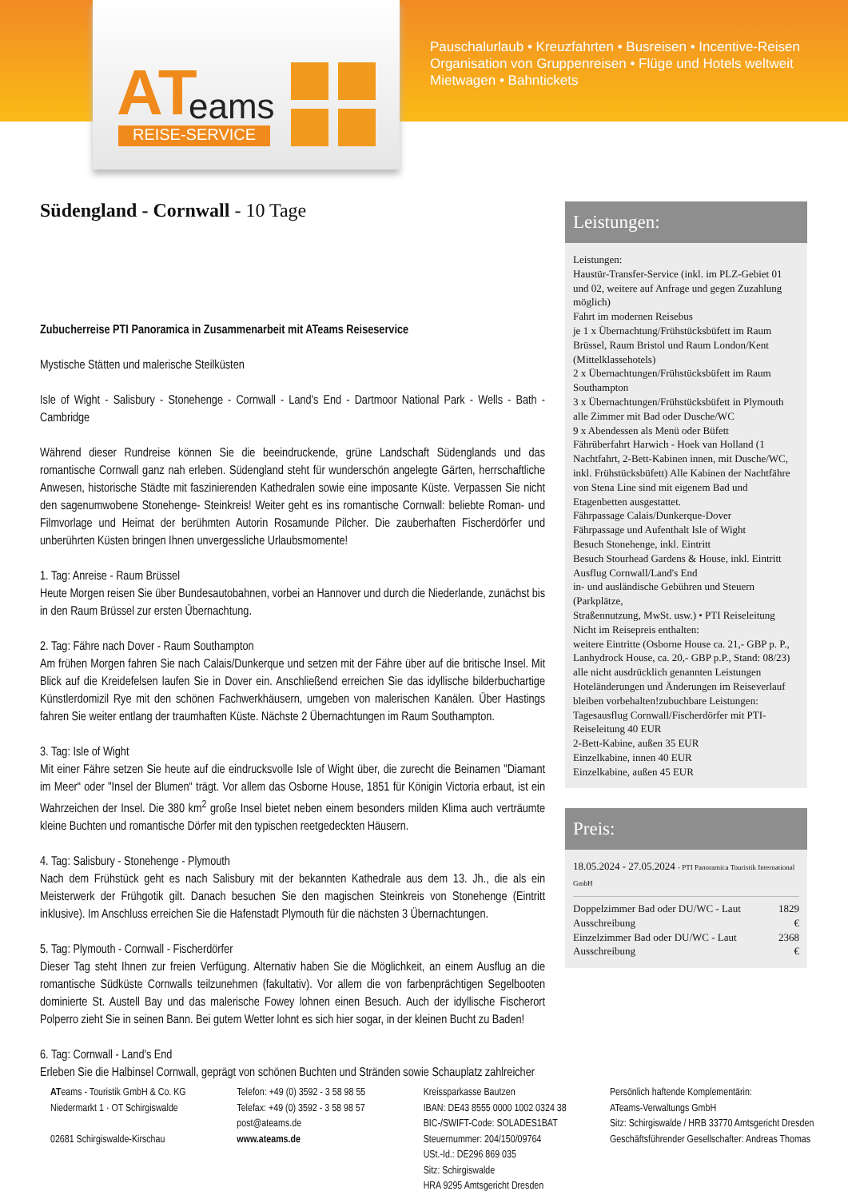AT eams
REISE-SERVICE
Pauschalurlaub • Kreuzfahrten • Busreisen • Incentive-Reisen
Organisation von Gruppenreisen • Flüge und Hotels weltweit
Mietwagen • Bahntickets
Südengland - Cornwall - 10 Tage
Zubucherreise PTI Panoramica in Zusammenarbeit mit ATeams Reiseservice
Mystische Stätten und malerische Steilküsten
Isle of Wight - Salisbury - Stonehenge - Cornwall - Land's End - Dartmoor National Park - Wells - Bath - Cambridge
Während dieser Rundreise können Sie die beeindruckende, grüne Landschaft Südenglands und das romantische Cornwall ganz nah erleben. Südengland steht für wunderschön angelegte Gärten, herrschaftliche Anwesen, historische Städte mit faszinierenden Kathedralen sowie eine imposante Küste. Verpassen Sie nicht den sagenumwobene Stonehenge- Steinkreis! Weiter geht es ins romantische Cornwall: beliebte Roman- und Filmvorlage und Heimat der berühmten Autorin Rosamunde Pilcher. Die zauberhaften Fischerdörfer und unberührten Küsten bringen Ihnen unvergessliche Urlaubsmomente!
1. Tag: Anreise - Raum Brüssel
Heute Morgen reisen Sie über Bundesautobahnen, vorbei an Hannover und durch die Niederlande, zunächst bis in den Raum Brüssel zur ersten Übernachtung.
2. Tag: Fähre nach Dover - Raum Southampton
Am frühen Morgen fahren Sie nach Calais/Dunkerque und setzen mit der Fähre über auf die britische Insel. Mit Blick auf die Kreidefelsen laufen Sie in Dover ein. Anschließend erreichen Sie das idyllische bilderbuchartige Künstlerdomizil Rye mit den schönen Fachwerkhäusern, umgeben von malerischen Kanälen. Über Hastings fahren Sie weiter entlang der traumhaften Küste. Nächste 2 Übernachtungen im Raum Southampton.
3. Tag: Isle of Wight
Mit einer Fähre setzen Sie heute auf die eindrucksvolle Isle of Wight über, die zurecht die Beinamen "Diamant im Meer“ oder "Insel der Blumen“ trägt. Vor allem das Osborne House, 1851 für Königin Victoria erbaut, ist ein Wahrzeichen der Insel. Die 380 km<sup>2</sup> große Insel bietet neben einem besonders milden Klima auch verträumte kleine Buchten und romantische Dörfer mit den typischen reetgedeckten Häusern.
4. Tag: Salisbury - Stonehenge - Plymouth
Nach dem Frühstück geht es nach Salisbury mit der bekannten Kathedrale aus dem 13. Jh., die als ein Meisterwerk der Frühgotik gilt. Danach besuchen Sie den magischen Steinkreis von Stonehenge (Eintritt inklusive). Im Anschluss erreichen Sie die Hafenstadt Plymouth für die nächsten 3 Übernachtungen.
5. Tag: Plymouth - Cornwall - Fischerdörfer
Dieser Tag steht Ihnen zur freien Verfügung. Alternativ haben Sie die Möglichkeit, an einem Ausflug an die romantische Südküste Cornwalls teilzunehmen (fakultativ). Vor allem die von farbenprächtigen Segelbooten dominierte St. Austell Bay und das malerische Fowey lohnen einen Besuch. Auch der idyllische Fischerort Polperro zieht Sie in seinen Bann. Bei gutem Wetter lohnt es sich hier sogar, in der kleinen Bucht zu Baden!
6. Tag: Cornwall - Land's End
Erleben Sie die Halbinsel Cornwall, geprägt von schönen Buchten und Stränden sowie Schauplatz zahlreicher
Leistungen:
Leistungen:
Haustür-Transfer-Service (inkl. im PLZ-Gebiet 01 und 02, weitere auf Anfrage und gegen Zuzahlung möglich)
Fahrt im modernen Reisebus
je 1 x Übernachtung/Frühstücksbüfett im Raum Brüssel, Raum Bristol und Raum London/Kent (Mittelklassehotels)
2 x Übernachtungen/Frühstücksbüfett im Raum Southampton
3 x Übernachtungen/Frühstücksbüfett in Plymouth
alle Zimmer mit Bad oder Dusche/WC
9 x Abendessen als Menü oder Büfett
Fährüberfahrt Harwich - Hoek van Holland (1 Nachtfahrt, 2-Bett-Kabinen innen, mit Dusche/WC, inkl. Frühstücksbüfett) Alle Kabinen der Nachtfähre von Stena Line sind mit eigenem Bad und Etagenbetten ausgestattet.
Fährpassage Calais/Dunkerque-Dover
Fährpassage und Aufenthalt Isle of Wight
Besuch Stonehenge, inkl. Eintritt
Besuch Stourhead Gardens & House, inkl. Eintritt
Ausflug Cornwall/Land's End
in- und ausländische Gebühren und Steuern (Parkplätze,
Straßennutzung, MwSt. usw.) • PTI Reiseleitung
Nicht im Reisepreis enthalten:
weitere Eintritte (Osborne House ca. 21,- GBP p. P., Lanhydrock House, ca. 20,- GBP p.P., Stand: 08/23)
alle nicht ausdrücklich genannten Leistungen
Hoteländerungen und Änderungen im Reiseverlauf bleiben vorbehalten!zubuchbare Leistungen:
Tagesausflug Cornwall/Fischerdörfer mit PTI-Reiseleitung 40 EUR
2-Bett-Kabine, außen 35 EUR
Einzelkabine, innen 40 EUR
Einzelkabine, außen 45 EUR
Preis:
18.05.2024 - 27.05.2024 - PTI Panoramica Touristik International GmbH
| Doppelzimmer Bad oder DU/WC - Laut Ausschreibung | 1829 € |
| Einzelzimmer Bad oder DU/WC - Laut Ausschreibung | 2368 € |
ATeams - Touristik GmbH & Co. KG
Niedermarkt 1 · OT Schirgiswalde
02681 Schirgiswalde-Kirschau
Telefon: +49 (0) 3592 - 3 58 98 55
Telefax: +49 (0) 3592 - 3 58 98 57
post@ateams.de
www.ateams.de
Kreissparkasse Bautzen
IBAN: DE43 8555 0000 1002 0324 38
BIC-/SWIFT-Code: SOLADES1BAT
Steuernummer: 204/150/09764
USt.-Id.: DE296 869 035
Sitz: Schirgiswalde
HRA 9295 Amtsgericht Dresden
Persönlich haftende Komplementärin:
ATeams-Verwaltungs GmbH
Sitz: Schirgiswalde / HRB 33770 Amtsgericht Dresden
Geschäftsführender Gesellschafter: Andreas Thomas